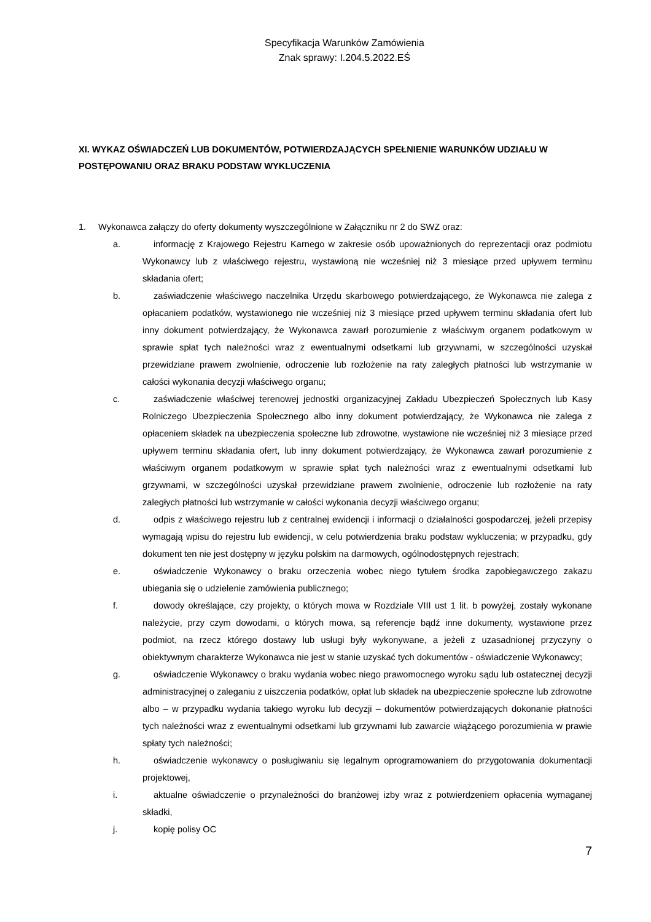Specyfikacja Warunków Zamówienia
Znak sprawy: I.204.5.2022.EŚ
XI. WYKAZ OŚWIADCZEŃ LUB DOKUMENTÓW, POTWIERDZAJĄCYCH SPEŁNIENIE WARUNKÓW UDZIAŁU W POSTĘPOWANIU ORAZ BRAKU PODSTAW WYKLUCZENIA
1. Wykonawca załączy do oferty dokumenty wyszczególnione w Załączniku nr 2 do SWZ oraz:
a. informację z Krajowego Rejestru Karnego w zakresie osób upoważnionych do reprezentacji oraz podmiotu Wykonawcy lub z właściwego rejestru, wystawioną nie wcześniej niż 3 miesiące przed upływem terminu składania ofert;
b. zaświadczenie właściwego naczelnika Urzędu skarbowego potwierdzającego, że Wykonawca nie zalega z opłacaniem podatków, wystawionego nie wcześniej niż 3 miesiące przed upływem terminu składania ofert lub inny dokument potwierdzający, że Wykonawca zawarł porozumienie z właściwym organem podatkowym w sprawie spłat tych należności wraz z ewentualnymi odsetkami lub grzywnami, w szczególności uzyskał przewidziane prawem zwolnienie, odroczenie lub rozłożenie na raty zaległych płatności lub wstrzymanie w całości wykonania decyzji właściwego organu;
c. zaświadczenie właściwej terenowej jednostki organizacyjnej Zakładu Ubezpieczeń Społecznych lub Kasy Rolniczego Ubezpieczenia Społecznego albo inny dokument potwierdzający, że Wykonawca nie zalega z opłaceniem składek na ubezpieczenia społeczne lub zdrowotne, wystawione nie wcześniej niż 3 miesiące przed upływem terminu składania ofert, lub inny dokument potwierdzający, że Wykonawca zawarł porozumienie z właściwym organem podatkowym w sprawie spłat tych należności wraz z ewentualnymi odsetkami lub grzywnami, w szczególności uzyskał przewidziane prawem zwolnienie, odroczenie lub rozłożenie na raty zaległych płatności lub wstrzymanie w całości wykonania decyzji właściwego organu;
d. odpis z właściwego rejestru lub z centralnej ewidencji i informacji o działalności gospodarczej, jeżeli przepisy wymagają wpisu do rejestru lub ewidencji, w celu potwierdzenia braku podstaw wykluczenia; w przypadku, gdy dokument ten nie jest dostępny w języku polskim na darmowych, ogólnodostępnych rejestrach;
e. oświadczenie Wykonawcy o braku orzeczenia wobec niego tytułem środka zapobiegawczego zakazu ubiegania się o udzielenie zamówienia publicznego;
f. dowody określające, czy projekty, o których mowa w Rozdziale VIII ust 1 lit. b powyżej, zostały wykonane należycie, przy czym dowodami, o których mowa, są referencje bądź inne dokumenty, wystawione przez podmiot, na rzecz którego dostawy lub usługi były wykonywane, a jeżeli z uzasadnionej przyczyny o obiektywnym charakterze Wykonawca nie jest w stanie uzyskać tych dokumentów - oświadczenie Wykonawcy;
g. oświadczenie Wykonawcy o braku wydania wobec niego prawomocnego wyroku sądu lub ostatecznej decyzji administracyjnej o zaleganiu z uiszczenia podatków, opłat lub składek na ubezpieczenie społeczne lub zdrowotne albo – w przypadku wydania takiego wyroku lub decyzji – dokumentów potwierdzających dokonanie płatności tych należności wraz z ewentualnymi odsetkami lub grzywnami lub zawarcie wiążącego porozumienia w prawie spłaty tych należności;
h. oświadczenie wykonawcy o posługiwaniu się legalnym oprogramowaniem do przygotowania dokumentacji projektowej,
i. aktualne oświadczenie o przynależności do branżowej izby wraz z potwierdzeniem opłacenia wymaganej składki,
j. kopię polisy OC
7